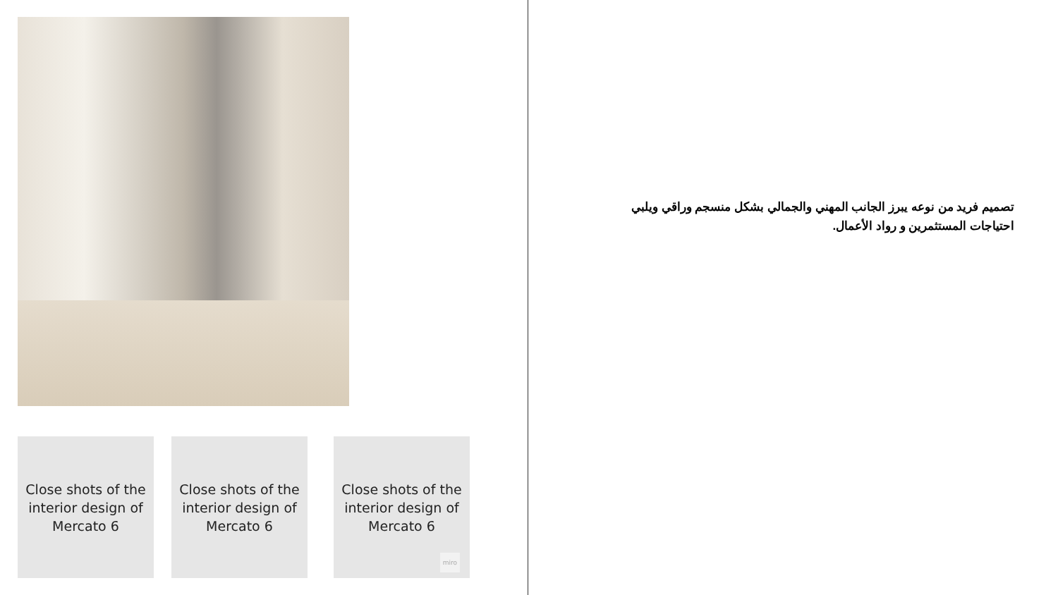Close shots of the
interior design of
Mercato 6
Close shots of the
interior design of
Mercato 6
Close shots of the
interior design of
Mercato 6
miro
تصميم فريد من نوعه يبرز الجانب المهني والجمالي بشكل منسجم وراقي ويلبي احتياجات المستثمرين و رواد الأعمال.